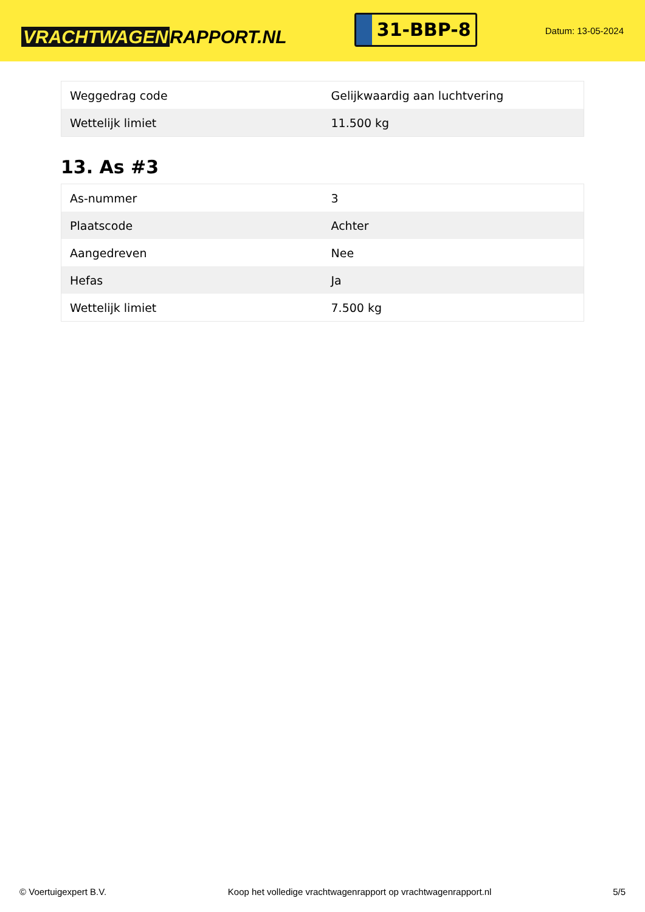VRACHTWAGEN RAPPORT.NL
31-BBP-8
Datum: 13-05-2024
| Weggedrag code | Gelijkwaardig aan luchtvering |
| Wettelijk limiet | 11.500 kg |
13. As #3
| As-nummer | 3 |
| Plaatscode | Achter |
| Aangedreven | Nee |
| Hefas | Ja |
| Wettelijk limiet | 7.500 kg |
© Voertuigexpert B.V. Koop het volledige vrachtwagenrapport op vrachtwagenrapport.nl 5/5